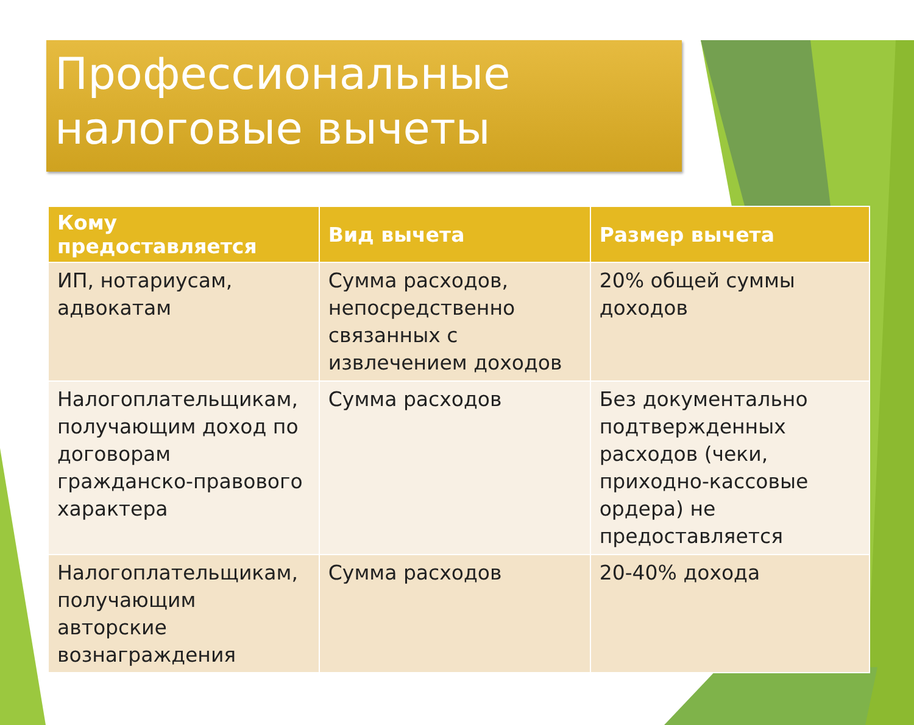Профессиональные
налоговые вычеты
| Кому предоставляется | Вид вычета | Размер вычета |
| --- | --- | --- |
| ИП, нотариусам, адвокатам | Сумма расходов, непосредственно связанных с извлечением доходов | 20% общей суммы доходов |
| Налогоплательщикам, получающим доход по договорам гражданско-правового характера | Сумма расходов | Без документально подтвержденных расходов (чеки, приходно-кассовые ордера) не предоставляется |
| Налогоплательщикам, получающим авторские вознаграждения | Сумма расходов | 20-40% дохода |